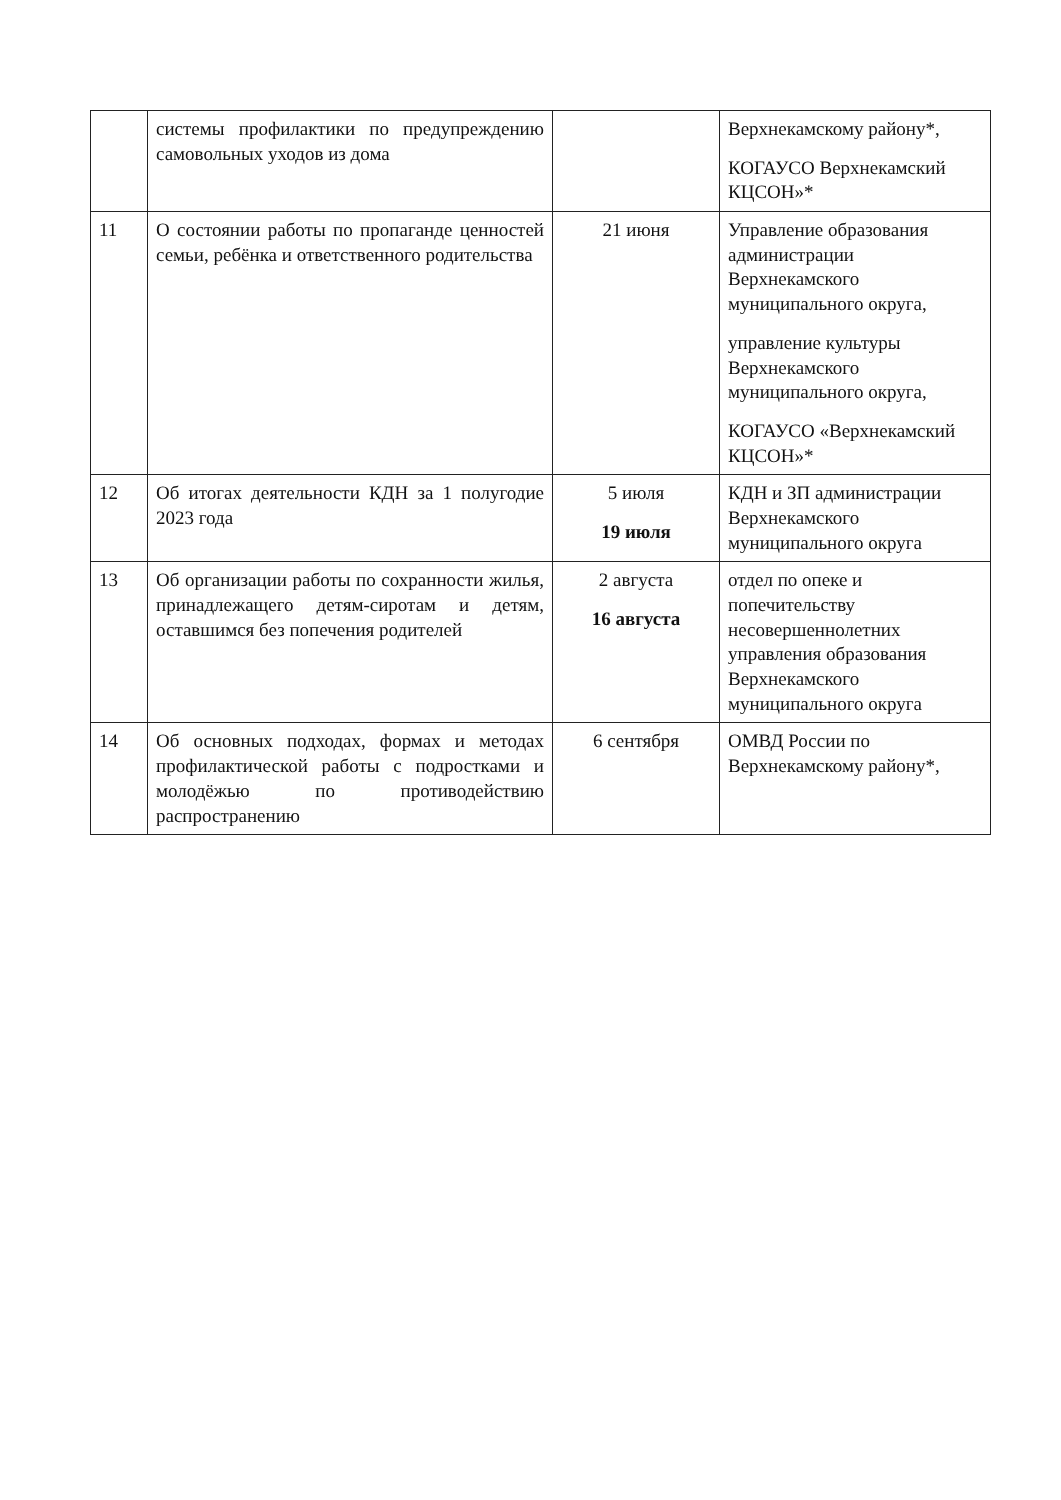| | системы профилактики по предупреждению самовольных уходов из дома | | Верхнекамскому району*, КОГАУСО Верхнекамский КЦСОН»* |
| 11 | О состоянии работы по пропаганде ценностей семьи, ребёнка и ответственного родительства | 21 июня | Управление образования администрации Верхнекамского муниципального округа, управление культуры Верхнекамского муниципального округа, КОГАУСО «Верхнекамский КЦСОН»* |
| 12 | Об итогах деятельности КДН за 1 полугодие 2023 года | 5 июля 19 июля | КДН и ЗП администрации Верхнекамского муниципального округа |
| 13 | Об организации работы по сохранности жилья, принадлежащего детям-сиротам и детям, оставшимся без попечения родителей | 2 августа 16 августа | отдел по опеке и попечительству несовершеннолетних управления образования Верхнекамского муниципального округа |
| 14 | Об основных подходах, формах и методах профилактической работы с подростками и молодёжью по противодействию распространению | 6 сентября | ОМВД России по Верхнекамскому району*, |